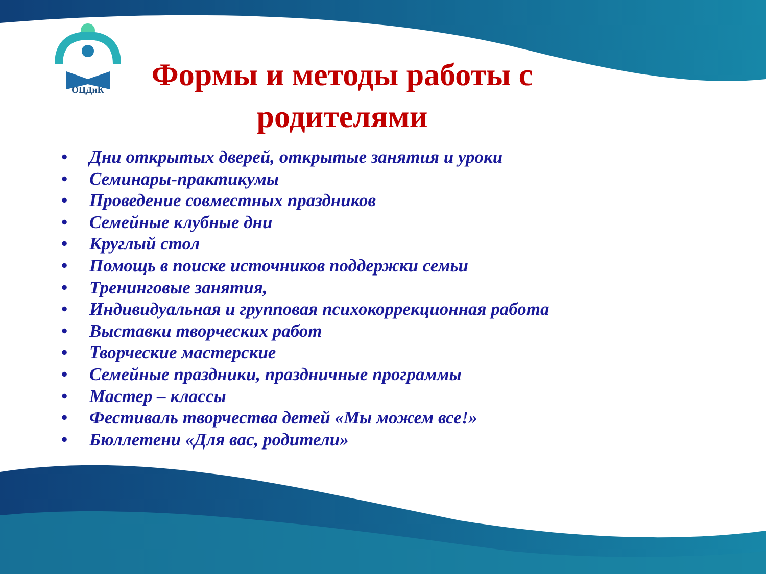ОЦДиК
Формы и методы работы с родителями
• Дни открытых дверей, открытые занятия и уроки
• Семинары-практикумы
• Проведение совместных праздников
• Семейные клубные дни
• Круглый стол
• Помощь в поиске источников поддержки семьи
• Тренинговые занятия,
• Индивидуальная и групповая психокоррекционная работа
• Выставки творческих работ
• Творческие мастерские
• Семейные праздники, праздничные программы
• Мастер – классы
• Фестиваль творчества детей «Мы можем все!»
• Бюллетени «Для вас, родители»